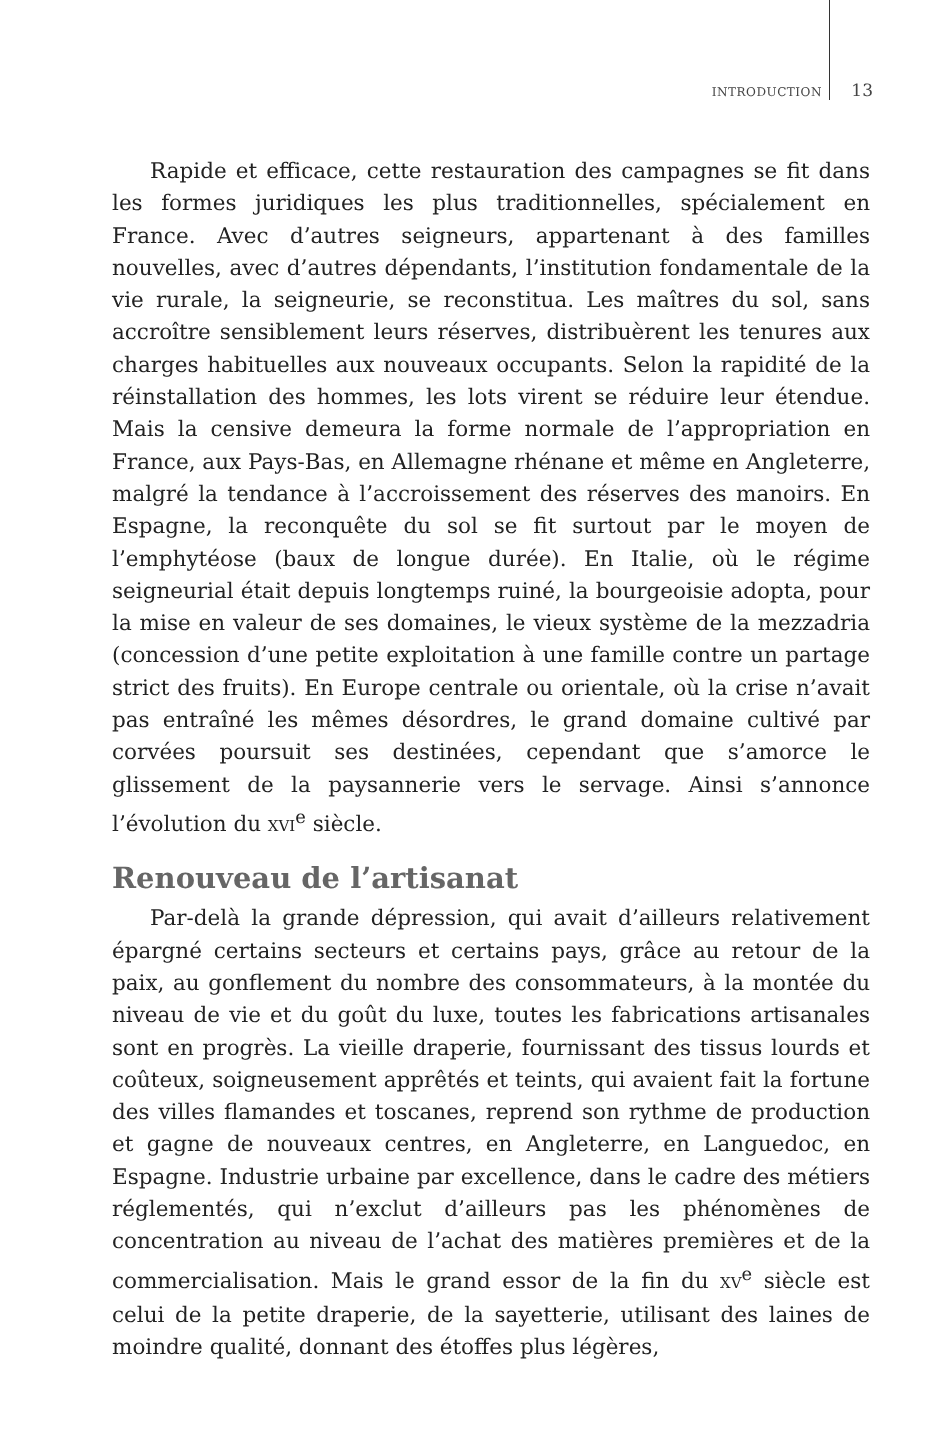INTRODUCTION 13
Rapide et efficace, cette restauration des campagnes se fit dans les formes juridiques les plus traditionnelles, spécialement en France. Avec d’autres seigneurs, appartenant à des familles nouvelles, avec d’autres dépendants, l’institution fondamentale de la vie rurale, la seigneurie, se reconstitua. Les maîtres du sol, sans accroître sensiblement leurs réserves, distribuèrent les tenures aux charges habituelles aux nouveaux occupants. Selon la rapidité de la réinstallation des hommes, les lots virent se réduire leur étendue. Mais la censive demeura la forme normale de l’appropriation en France, aux Pays-Bas, en Allemagne rhénane et même en Angleterre, malgré la tendance à l’accroissement des réserves des manoirs. En Espagne, la reconquête du sol se fit surtout par le moyen de l’emphytéose (baux de longue durée). En Italie, où le régime seigneurial était depuis longtemps ruiné, la bourgeoisie adopta, pour la mise en valeur de ses domaines, le vieux système de la mezzadria (concession d’une petite exploitation à une famille contre un partage strict des fruits). En Europe centrale ou orientale, où la crise n’avait pas entraîné les mêmes désordres, le grand domaine cultivé par corvées poursuit ses destinées, cependant que s’amorce le glissement de la paysannerie vers le servage. Ainsi s’annonce l’évolution du XVI<sup>e</sup> siècle.
Renouveau de l’artisanat
Par-delà la grande dépression, qui avait d’ailleurs relativement épargné certains secteurs et certains pays, grâce au retour de la paix, au gonflement du nombre des consommateurs, à la montée du niveau de vie et du goût du luxe, toutes les fabrications artisanales sont en progrès. La vieille draperie, fournissant des tissus lourds et coûteux, soigneusement apprêtés et teints, qui avaient fait la fortune des villes flamandes et toscanes, reprend son rythme de production et gagne de nouveaux centres, en Angleterre, en Languedoc, en Espagne. Industrie urbaine par excellence, dans le cadre des métiers réglementés, qui n’exclut d’ailleurs pas les phénomènes de concentration au niveau de l’achat des matières premières et de la commercialisation. Mais le grand essor de la fin du XV<sup>e</sup> siècle est celui de la petite draperie, de la sayetterie, utilisant des laines de moindre qualité, donnant des étoffes plus légères,